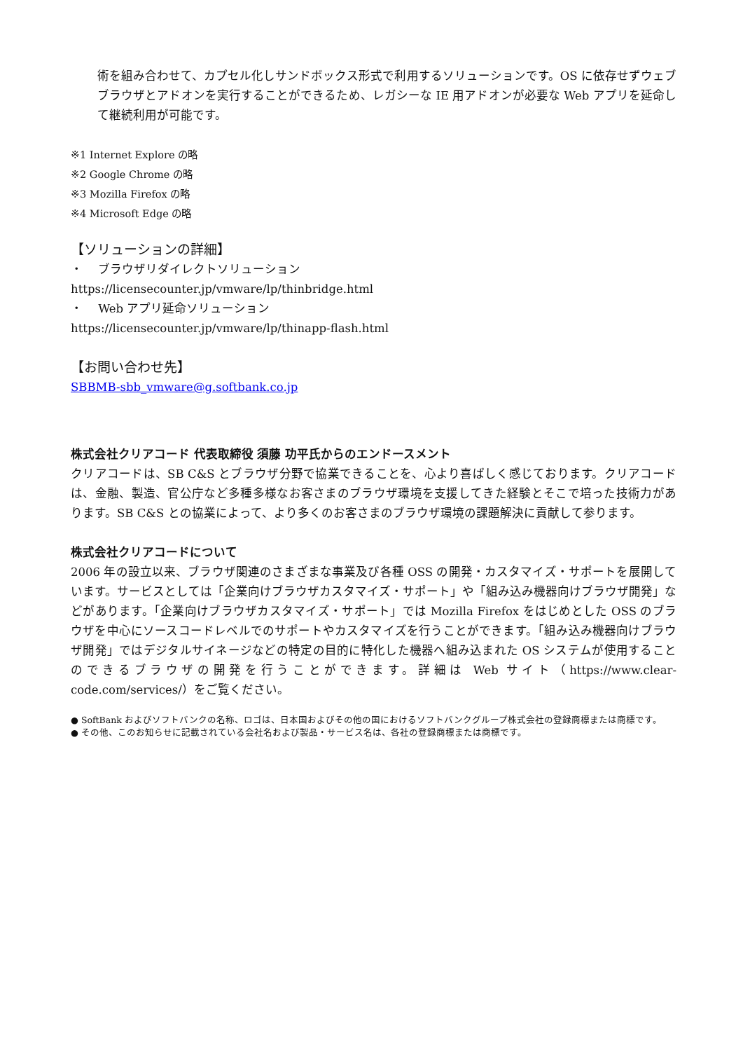術を組み合わせて、カプセル化しサンドボックス形式で利用するソリューションです。OS に依存せずウェブブラウザとアドオンを実行することができるため、レガシーな IE 用アドオンが必要な Web アプリを延命して継続利用が可能です。
※1 Internet Explore の略
※2 Google Chrome の略
※3 Mozilla Firefox の略
※4 Microsoft Edge の略
【ソリューションの詳細】
・　 ブラウザリダイレクトソリューション
https://licensecounter.jp/vmware/lp/thinbridge.html
・　 Web アプリ延命ソリューション
https://licensecounter.jp/vmware/lp/thinapp-flash.html
【お問い合わせ先】
SBBMB-sbb_vmware@g.softbank.co.jp
株式会社クリアコード 代表取締役 須藤 功平氏からのエンドースメント
クリアコードは、SB C&S とブラウザ分野で協業できることを、心より喜ばしく感じております。クリアコードは、金融、製造、官公庁など多種多様なお客さまのブラウザ環境を支援してきた経験とそこで培った技術力があります。SB C&S との協業によって、より多くのお客さまのブラウザ環境の課題解決に貢献して参ります。
株式会社クリアコードについて
2006 年の設立以来、ブラウザ関連のさまざまな事業及び各種 OSS の開発・カスタマイズ・サポートを展開しています。サービスとしては「企業向けブラウザカスタマイズ・サポート」や「組み込み機器向けブラウザ開発」などがあります。「企業向けブラウザカスタマイズ・サポート」では Mozilla Firefox をはじめとした OSS のブラウザを中心にソースコードレベルでのサポートやカスタマイズを行うことができます。「組み込み機器向けブラウザ開発」ではデジタルサイネージなどの特定の目的に特化した機器へ組み込まれた OS システムが使用することのできるブラウザの開発を行うことができます。詳細は Web サイト（https://www.clear-code.com/services/）をご覧ください。
● SoftBank およびソフトバンクの名称、ロゴは、日本国およびその他の国におけるソフトバンクグループ株式会社の登録商標または商標です。
● その他、このお知らせに記載されている会社名および製品・サービス名は、各社の登録商標または商標です。